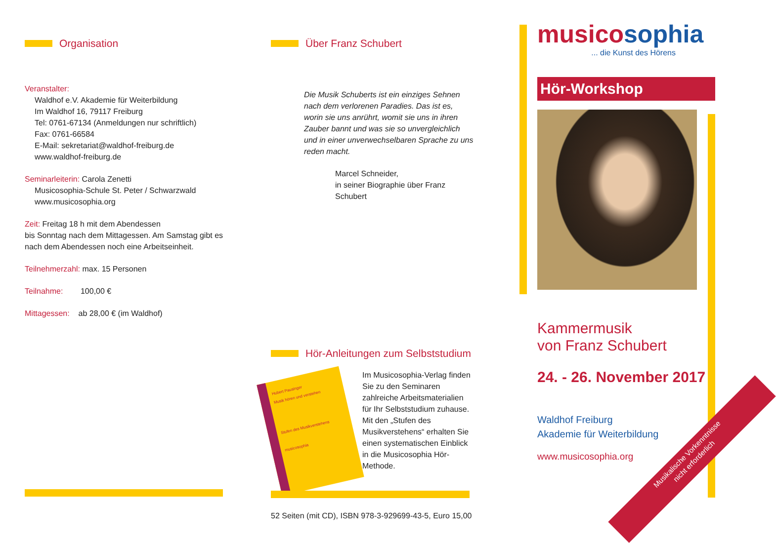Organisation
Veranstalter:
Waldhof e.V. Akademie für Weiterbildung
Im Waldhof 16, 79117 Freiburg
Tel: 0761-67134 (Anmeldungen nur schriftlich)
Fax: 0761-66584
E-Mail: sekretariat@waldhof-freiburg.de
www.waldhof-freiburg.de
Seminarleiterin: Carola Zenetti
Musicosophia-Schule St. Peter / Schwarzwald
www.musicosophia.org
Zeit: Freitag 18 h mit dem Abendessen
bis Sonntag nach dem Mittagessen. Am Samstag gibt es nach dem Abendessen noch eine Arbeitseinheit.
Teilnehmerzahl: max. 15 Personen
Teilnahme: 100,00 €
Mittagessen: ab 28,00 € (im Waldhof)
Über Franz Schubert
Die Musik Schuberts ist ein einziges Sehnen nach dem verlorenen Paradies. Das ist es, worin sie uns anrührt, womit sie uns in ihren Zauber bannt und was sie so unvergleichlich und in einer unverwechselbaren Sprache zu uns reden macht.
Marcel Schneider,
in seiner Biographie über Franz Schubert
Hör-Anleitungen zum Selbststudium
Hubert Pausinger
Musik hören und verstehen
Stufen des Musikverstehens
musicosophia
Im Musicosophia-Verlag finden Sie zu den Seminaren zahlreiche Arbeitsmaterialien für Ihr Selbststudium zuhause. Mit den „Stufen des Musikverstehens“ erhalten Sie einen systematischen Einblick in die Musicosophia Hör-Methode.
52 Seiten (mit CD), ISBN 978-3-929699-43-5, Euro 15,00
musico sophia
... die Kunst des Hörens
Hör-Workshop
Kammermusik
von Franz Schubert
24. - 26. November 2017
Waldhof Freiburg
Akademie für Weiterbildung
www.musicosophia.org
Musikalische Vorkenntnisse
nicht erforderlich